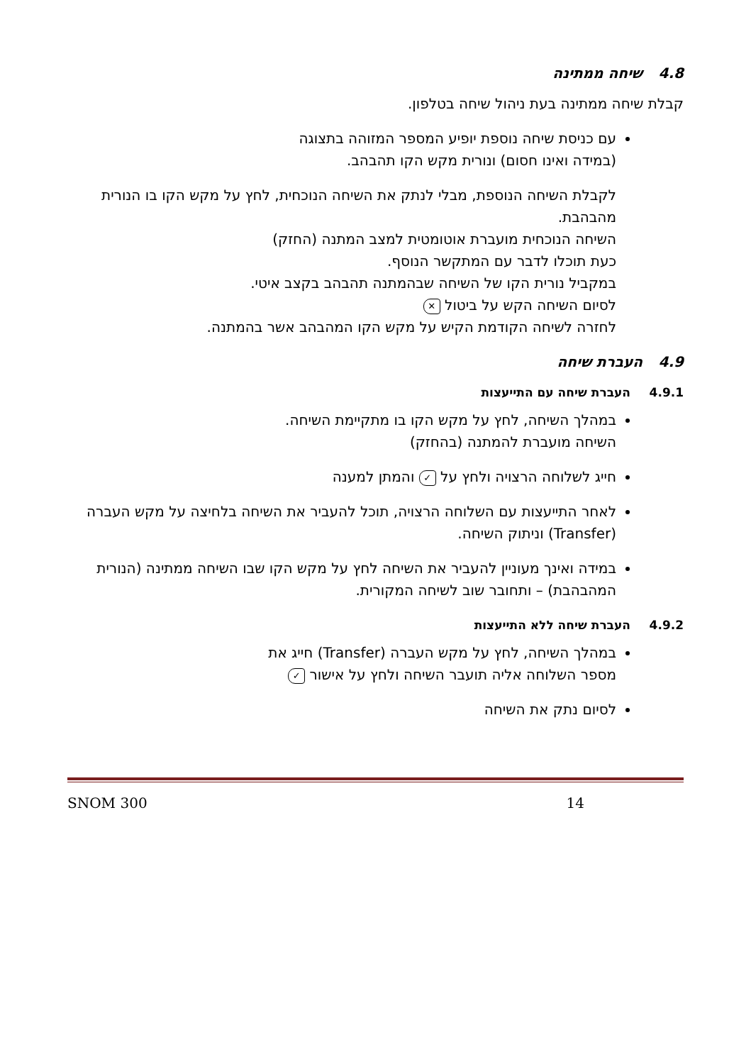4.8 שיחה ממתינה
קבלת שיחה ממתינה בעת ניהול שיחה בטלפון.
עם כניסת שיחה נוספת יופיע המספר המזוהה בתצוגה
(במידה ואינו חסום) ונורית מקש הקו תהבהב.
לקבלת השיחה הנוספת, מבלי לנתק את השיחה הנוכחית, לחץ על מקש הקו בו הנורית מהבהבת.
השיחה הנוכחית מועברת אוטומטית למצב המתנה (החזק)
כעת תוכלו לדבר עם המתקשר הנוסף.
במקביל נורית הקו של השיחה שבהמתנה תהבהב בקצב איטי.
לסיום השיחה הקש על ביטול ✕
לחזרה לשיחה הקודמת הקיש על מקש הקו המהבהב אשר בהמתנה.
4.9 העברת שיחה
4.9.1 העברת שיחה עם התייעצות
במהלך השיחה, לחץ על מקש הקו בו מתקיימת השיחה.
השיחה מועברת להמתנה (בהחזק)
חייג לשלוחה הרצויה ולחץ על ✓ והמתן למענה
לאחר התייעצות עם השלוחה הרצויה, תוכל להעביר את השיחה בלחיצה על מקש העברה (Transfer) וניתוק השיחה.
במידה ואינך מעוניין להעביר את השיחה לחץ על מקש הקו שבו השיחה ממתינה (הנורית המהבהבת) – ותחובר שוב לשיחה המקורית.
4.9.2 העברת שיחה ללא התייעצות
במהלך השיחה, לחץ על מקש העברה (Transfer) חייג את
מספר השלוחה אליה תועבר השיחה ולחץ על אישור ✓
לסיום נתק את השיחה
SNOM 300 14